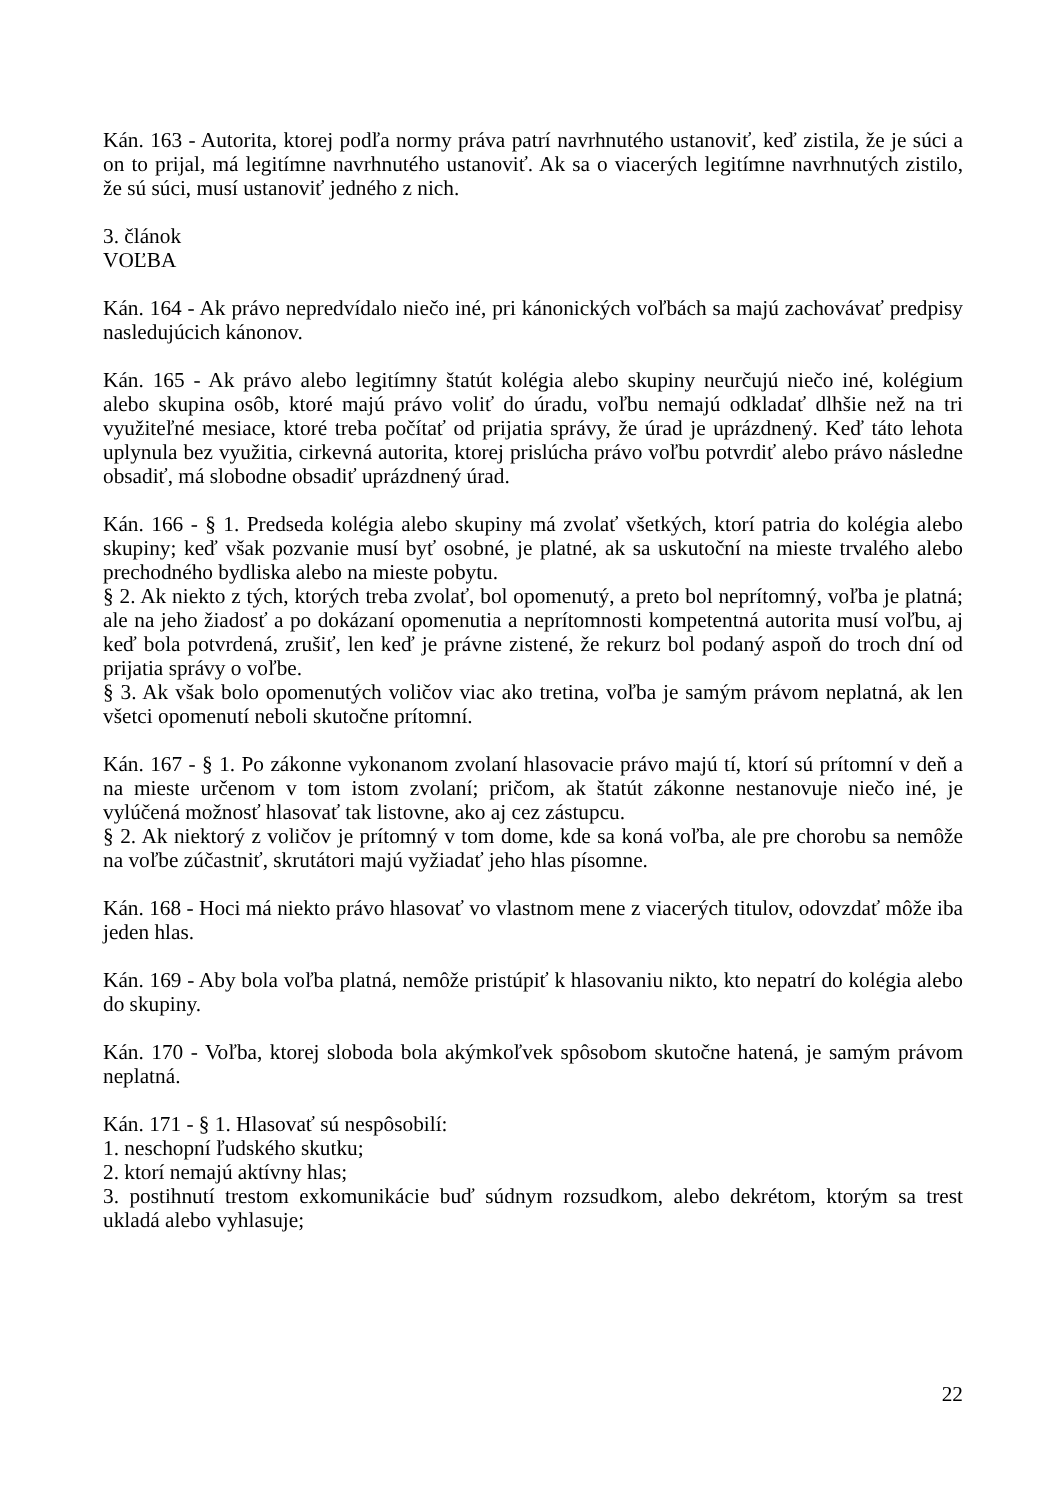Kán. 163 - Autorita, ktorej podľa normy práva patrí navrhnutého ustanoviť, keď zistila, že je súci a on to prijal, má legitímne navrhnutého ustanoviť. Ak sa o viacerých legitímne navrhnutých zistilo, že sú súci, musí ustanoviť jedného z nich.
3. článok
VOĽBA
Kán. 164 - Ak právo nepredvídalo niečo iné, pri kánonických voľbách sa majú zachovávať predpisy nasledujúcich kánonov.
Kán. 165 - Ak právo alebo legitímny štatút kolégia alebo skupiny neurčujú niečo iné, kolégium alebo skupina osôb, ktoré majú právo voliť do úradu, voľbu nemajú odkladať dlhšie než na tri využiteľné mesiace, ktoré treba počítať od prijatia správy, že úrad je uprázdnený. Keď táto lehota uplynula bez využitia, cirkevná autorita, ktorej prislúcha právo voľbu potvrdiť alebo právo následne obsadiť, má slobodne obsadiť uprázdnený úrad.
Kán. 166 - § 1. Predseda kolégia alebo skupiny má zvolať všetkých, ktorí patria do kolégia alebo skupiny; keď však pozvanie musí byť osobné, je platné, ak sa uskutoční na mieste trvalého alebo prechodného bydliska alebo na mieste pobytu.
§ 2. Ak niekto z tých, ktorých treba zvolať, bol opomenutý, a preto bol neprítomný, voľba je platná; ale na jeho žiadosť a po dokázaní opomenutia a neprítomnosti kompetentná autorita musí voľbu, aj keď bola potvrdená, zrušiť, len keď je právne zistené, že rekurz bol podaný aspoň do troch dní od prijatia správy o voľbe.
§ 3. Ak však bolo opomenutých voličov viac ako tretina, voľba je samým právom neplatná, ak len všetci opomenutí neboli skutočne prítomní.
Kán. 167 - § 1. Po zákonne vykonanom zvolaní hlasovacie právo majú tí, ktorí sú prítomní v deň a na mieste určenom v tom istom zvolaní; pričom, ak štatút zákonne nestanovuje niečo iné, je vylúčená možnosť hlasovať tak listovne, ako aj cez zástupcu.
§ 2. Ak niektorý z voličov je prítomný v tom dome, kde sa koná voľba, ale pre chorobu sa nemôže na voľbe zúčastniť, skrutátori majú vyžiadať jeho hlas písomne.
Kán. 168 - Hoci má niekto právo hlasovať vo vlastnom mene z viacerých titulov, odovzdať môže iba jeden hlas.
Kán. 169 - Aby bola voľba platná, nemôže pristúpiť k hlasovaniu nikto, kto nepatrí do kolégia alebo do skupiny.
Kán. 170 - Voľba, ktorej sloboda bola akýmkoľvek spôsobom skutočne hatená, je samým právom neplatná.
Kán. 171 - § 1. Hlasovať sú nespôsobilí:
1. neschopní ľudského skutku;
2. ktorí nemajú aktívny hlas;
3. postihnutí trestom exkomunikácie buď súdnym rozsudkom, alebo dekrétom, ktorým sa trest ukladá alebo vyhlasuje;
22